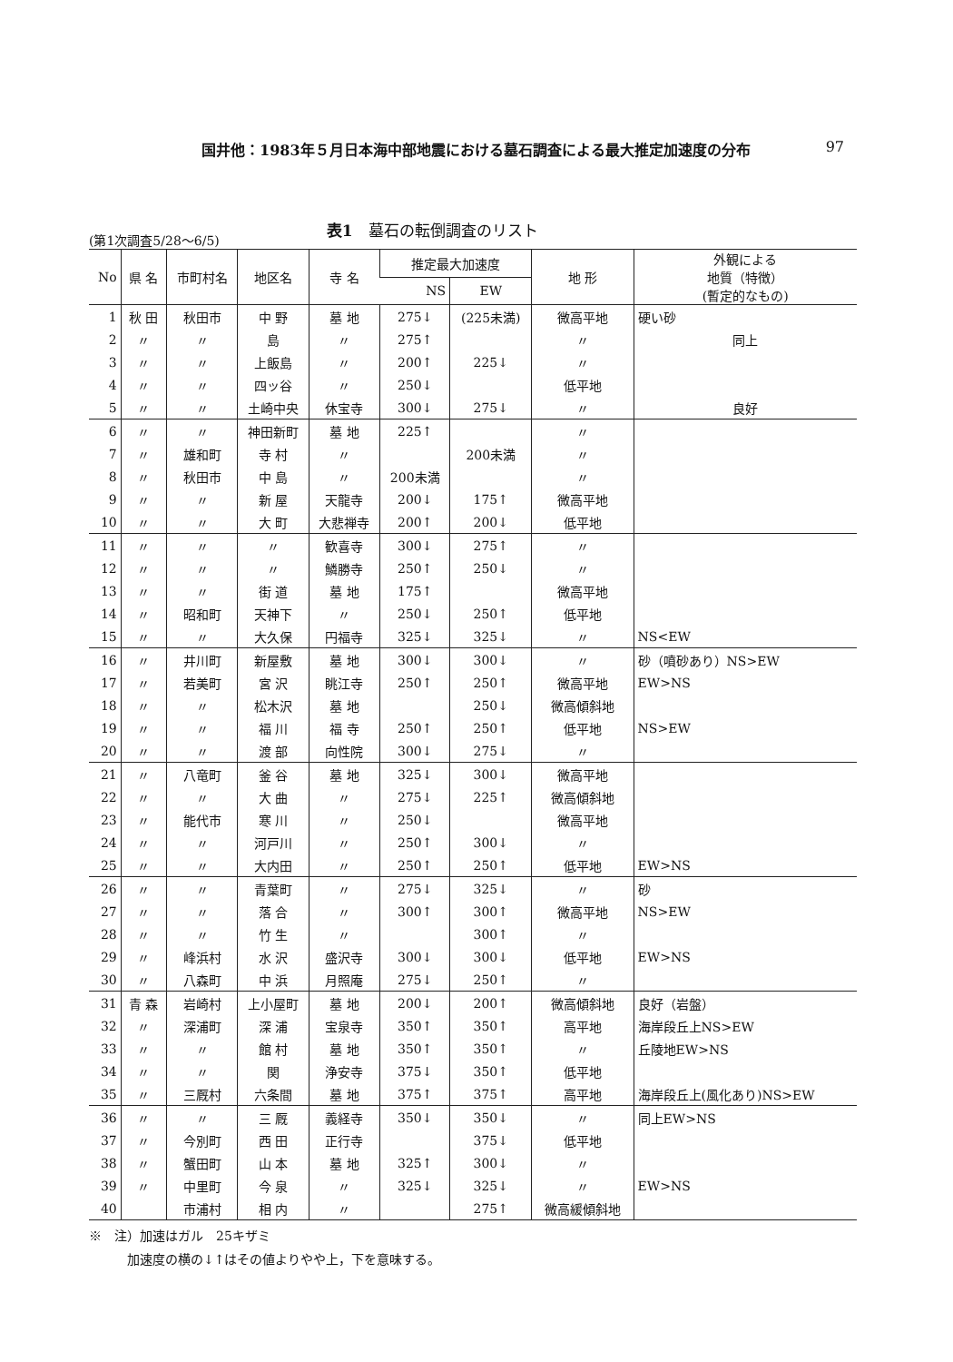国井他：1983年５月日本海中部地震における墓石調査による最大推定加速度の分布 97
(第1次調査5/28～6/5) 表1　墓石の転倒調査のリスト
| No | 県 名 | 市町村名 | 地区名 | 寺 名 | 推定最大加速度 | | 地 形 | 外観による 地質（特徴） (暫定的なもの) |
| --- | --- | --- | --- | --- | --- | --- | --- | --- |
| | | | | | NS | EW | | |
| 1 | 秋 田 | 秋田市 | 中 野 | 墓 地 | 275↓ | (225未満) | 微高平地 | 硬い砂 |
| 2 | 〃 | 〃 | 島 | 〃 | 275↑ | | 〃 | 同上 |
| 3 | 〃 | 〃 | 上飯島 | 〃 | 200↑ | 225↓ | 〃 | |
| 4 | 〃 | 〃 | 四ッ谷 | 〃 | 250↓ | | 低平地 | |
| 5 | 〃 | 〃 | 土崎中央 | 休宝寺 | 300↓ | 275↓ | 〃 | 良好 |
| 6 | 〃 | 〃 | 神田新町 | 墓 地 | 225↑ | | 〃 | |
| 7 | 〃 | 雄和町 | 寺 村 | 〃 | | 200未満 | 〃 | |
| 8 | 〃 | 秋田市 | 中 島 | 〃 | 200未満 | | 〃 | |
| 9 | 〃 | 〃 | 新 屋 | 天龍寺 | 200↓ | 175↑ | 微高平地 | |
| 10 | 〃 | 〃 | 大 町 | 大悲禅寺 | 200↑ | 200↓ | 低平地 | |
| 11 | 〃 | 〃 | 〃 | 歓喜寺 | 300↓ | 275↑ | 〃 | |
| 12 | 〃 | 〃 | 〃 | 鱗勝寺 | 250↑ | 250↓ | 〃 | |
| 13 | 〃 | 〃 | 街 道 | 墓 地 | 175↑ | | 微高平地 | |
| 14 | 〃 | 昭和町 | 天神下 | 〃 | 250↓ | 250↑ | 低平地 | |
| 15 | 〃 | 〃 | 大久保 | 円福寺 | 325↓ | 325↓ | 〃 | NS<EW |
| 16 | 〃 | 井川町 | 新屋敷 | 墓 地 | 300↓ | 300↓ | 〃 | 砂（噴砂あり）NS>EW |
| 17 | 〃 | 若美町 | 宮 沢 | 眺江寺 | 250↑ | 250↑ | 微高平地 | EW>NS |
| 18 | 〃 | 〃 | 松木沢 | 墓 地 | | 250↓ | 微高傾斜地 | |
| 19 | 〃 | 〃 | 福 川 | 福 寺 | 250↑ | 250↑ | 低平地 | NS>EW |
| 20 | 〃 | 〃 | 渡 部 | 向性院 | 300↓ | 275↓ | 〃 | |
| 21 | 〃 | 八竜町 | 釜 谷 | 墓 地 | 325↓ | 300↓ | 微高平地 | |
| 22 | 〃 | 〃 | 大 曲 | 〃 | 275↓ | 225↑ | 微高傾斜地 | |
| 23 | 〃 | 能代市 | 寒 川 | 〃 | 250↓ | | 微高平地 | |
| 24 | 〃 | 〃 | 河戸川 | 〃 | 250↑ | 300↓ | 〃 | |
| 25 | 〃 | 〃 | 大内田 | 〃 | 250↑ | 250↑ | 低平地 | EW>NS |
| 26 | 〃 | 〃 | 青葉町 | 〃 | 275↓ | 325↓ | 〃 | 砂 |
| 27 | 〃 | 〃 | 落 合 | 〃 | 300↑ | 300↑ | 微高平地 | NS>EW |
| 28 | 〃 | 〃 | 竹 生 | 〃 | | 300↑ | 〃 | |
| 29 | 〃 | 峰浜村 | 水 沢 | 盛沢寺 | 300↓ | 300↓ | 低平地 | EW>NS |
| 30 | 〃 | 八森町 | 中 浜 | 月照庵 | 275↓ | 250↑ | 〃 | |
| 31 | 青 森 | 岩崎村 | 上小屋町 | 墓 地 | 200↓ | 200↑ | 微高傾斜地 | 良好（岩盤） |
| 32 | 〃 | 深浦町 | 深 浦 | 宝泉寺 | 350↑ | 350↑ | 高平地 | 海岸段丘上NS>EW |
| 33 | 〃 | 〃 | 館 村 | 墓 地 | 350↑ | 350↑ | 〃 | 丘陵地EW>NS |
| 34 | 〃 | 〃 | 関 | 浄安寺 | 375↓ | 350↑ | 低平地 | |
| 35 | 〃 | 三厩村 | 六条間 | 墓 地 | 375↑ | 375↑ | 高平地 | 海岸段丘上(風化あり)NS>EW |
| 36 | 〃 | 〃 | 三 厩 | 義経寺 | 350↓ | 350↓ | 〃 | 同上EW>NS |
| 37 | 〃 | 今別町 | 西 田 | 正行寺 | | 375↓ | 低平地 | |
| 38 | 〃 | 蟹田町 | 山 本 | 墓 地 | 325↑ | 300↓ | 〃 | |
| 39 | 〃 | 中里町 | 今 泉 | 〃 | 325↓ | 325↓ | 〃 | EW>NS |
| 40 | | 市浦村 | 相 内 | 〃 | | 275↑ | 微高緩傾斜地 | |
※　注）加速はガル　25キザミ
　　　加速度の横の↓↑はその値よりやや上，下を意味する。